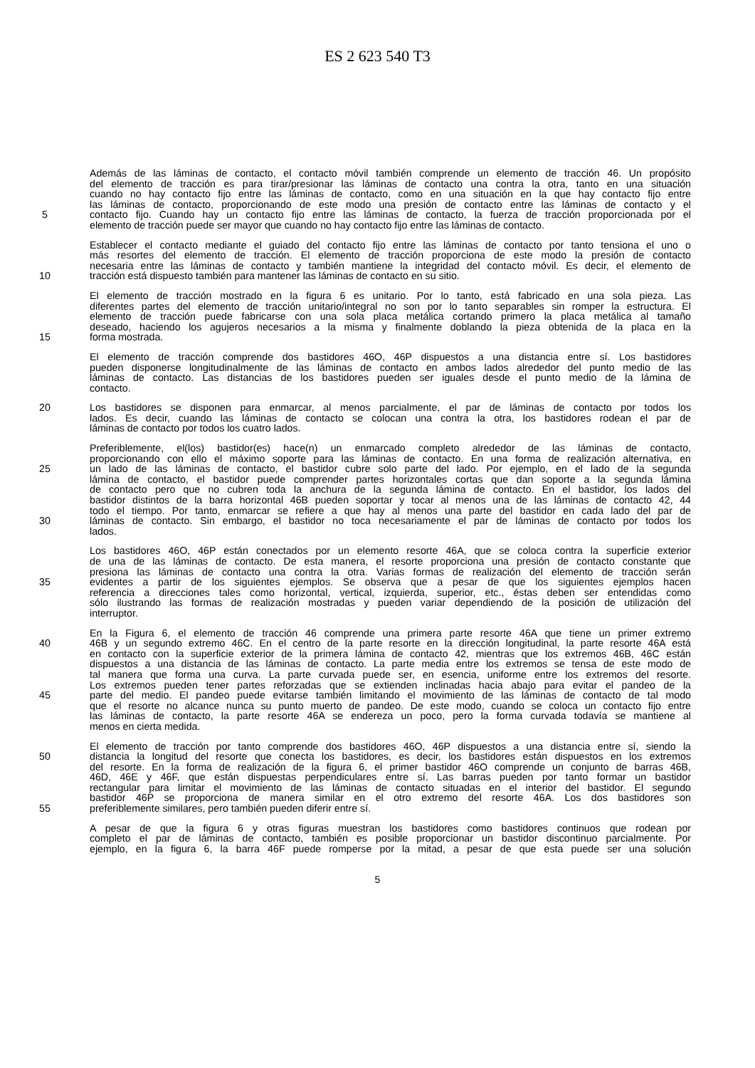ES 2 623 540 T3
Además de las láminas de contacto, el contacto móvil también comprende un elemento de tracción 46. Un propósito
del elemento de tracción es para tirar/presionar las láminas de contacto una contra la otra, tanto en una situación
cuando no hay contacto fijo entre las láminas de contacto, como en una situación en la que hay contacto fijo entre
las láminas de contacto, proporcionando de este modo una presión de contacto entre las láminas de contacto y el
5 contacto fijo. Cuando hay un contacto fijo entre las láminas de contacto, la fuerza de tracción proporcionada por el
elemento de tracción puede ser mayor que cuando no hay contacto fijo entre las láminas de contacto.
Establecer el contacto mediante el guiado del contacto fijo entre las láminas de contacto por tanto tensiona el uno o
más resortes del elemento de tracción. El elemento de tracción proporciona de este modo la presión de contacto
necesaria entre las láminas de contacto y también mantiene la integridad del contacto móvil. Es decir, el elemento de
10 tracción está dispuesto también para mantener las láminas de contacto en su sitio.
El elemento de tracción mostrado en la figura 6 es unitario. Por lo tanto, está fabricado en una sola pieza. Las
diferentes partes del elemento de tracción unitario/integral no son por lo tanto separables sin romper la estructura. El
elemento de tracción puede fabricarse con una sola placa metálica cortando primero la placa metálica al tamaño
deseado, haciendo los agujeros necesarios a la misma y finalmente doblando la pieza obtenida de la placa en la
15 forma mostrada.
El elemento de tracción comprende dos bastidores 46O, 46P dispuestos a una distancia entre sí. Los bastidores
pueden disponerse longitudinalmente de las láminas de contacto en ambos lados alrededor del punto medio de las
láminas de contacto. Las distancias de los bastidores pueden ser iguales desde el punto medio de la lámina de
contacto.
20 Los bastidores se disponen para enmarcar, al menos parcialmente, el par de láminas de contacto por todos los
lados. Es decir, cuando las láminas de contacto se colocan una contra la otra, los bastidores rodean el par de
láminas de contacto por todos los cuatro lados.
Preferiblemente, el(los) bastidor(es) hace(n) un enmarcado completo alrededor de las láminas de contacto,
proporcionando con ello el máximo soporte para las láminas de contacto. En una forma de realización alternativa, en
25 un lado de las láminas de contacto, el bastidor cubre solo parte del lado. Por ejemplo, en el lado de la segunda
lámina de contacto, el bastidor puede comprender partes horizontales cortas que dan soporte a la segunda lámina
de contacto pero que no cubren toda la anchura de la segunda lámina de contacto. En el bastidor, los lados del
bastidor distintos de la barra horizontal 46B pueden soportar y tocar al menos una de las láminas de contacto 42, 44
todo el tiempo. Por tanto, enmarcar se refiere a que hay al menos una parte del bastidor en cada lado del par de
30 láminas de contacto. Sin embargo, el bastidor no toca necesariamente el par de láminas de contacto por todos los
lados.
Los bastidores 46O, 46P están conectados por un elemento resorte 46A, que se coloca contra la superficie exterior
de una de las láminas de contacto. De esta manera, el resorte proporciona una presión de contacto constante que
presiona las láminas de contacto una contra la otra. Varias formas de realización del elemento de tracción serán
35 evidentes a partir de los siguientes ejemplos. Se observa que a pesar de que los siguientes ejemplos hacen
referencia a direcciones tales como horizontal, vertical, izquierda, superior, etc., éstas deben ser entendidas como
sólo ilustrando las formas de realización mostradas y pueden variar dependiendo de la posición de utilización del
interruptor.
En la Figura 6, el elemento de tracción 46 comprende una primera parte resorte 46A que tiene un primer extremo
40 46B y un segundo extremo 46C. En el centro de la parte resorte en la dirección longitudinal, la parte resorte 46A está
en contacto con la superficie exterior de la primera lámina de contacto 42, mientras que los extremos 46B, 46C están
dispuestos a una distancia de las láminas de contacto. La parte media entre los extremos se tensa de este modo de
tal manera que forma una curva. La parte curvada puede ser, en esencia, uniforme entre los extremos del resorte.
Los extremos pueden tener partes reforzadas que se extienden inclinadas hacia abajo para evitar el pandeo de la
45 parte del medio. El pandeo puede evitarse también limitando el movimiento de las láminas de contacto de tal modo
que el resorte no alcance nunca su punto muerto de pandeo. De este modo, cuando se coloca un contacto fijo entre
las láminas de contacto, la parte resorte 46A se endereza un poco, pero la forma curvada todavía se mantiene al
menos en cierta medida.
El elemento de tracción por tanto comprende dos bastidores 46O, 46P dispuestos a una distancia entre sí, siendo la
50 distancia la longitud del resorte que conecta los bastidores, es decir, los bastidores están dispuestos en los extremos
del resorte. En la forma de realización de la figura 6, el primer bastidor 46O comprende un conjunto de barras 46B,
46D, 46E y 46F, que están dispuestas perpendiculares entre sí. Las barras pueden por tanto formar un bastidor
rectangular para limitar el movimiento de las láminas de contacto situadas en el interior del bastidor. El segundo
bastidor 46P se proporciona de manera similar en el otro extremo del resorte 46A. Los dos bastidores son
55 preferiblemente similares, pero también pueden diferir entre sí.
A pesar de que la figura 6 y otras figuras muestran los bastidores como bastidores continuos que rodean por
completo el par de láminas de contacto, también es posible proporcionar un bastidor discontinuo parcialmente. Por
ejemplo, en la figura 6, la barra 46F puede romperse por la mitad, a pesar de que esta puede ser una solución
5